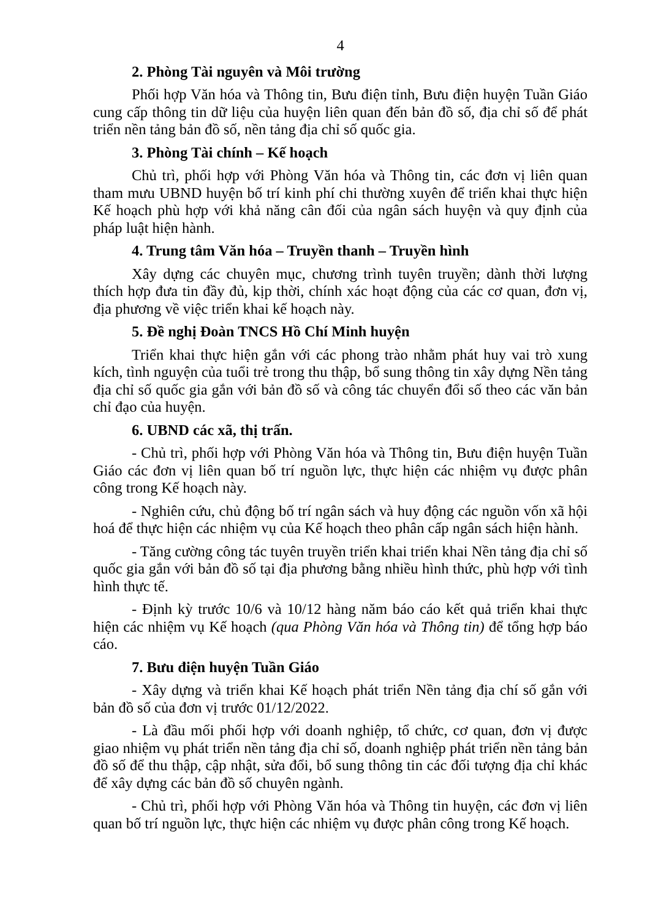4
2. Phòng Tài nguyên và Môi trường
Phối hợp Văn hóa và Thông tin, Bưu điện tỉnh, Bưu điện huyện Tuần Giáo cung cấp thông tin dữ liệu của huyện liên quan đến bản đồ số, địa chỉ số để phát triển nền tảng bản đồ số, nền tảng địa chỉ số quốc gia.
3. Phòng Tài chính – Kế hoạch
Chủ trì, phối hợp với Phòng Văn hóa và Thông tin, các đơn vị liên quan tham mưu UBND huyện bố trí kinh phí chi thường xuyên để triển khai thực hiện Kế hoạch phù hợp với khả năng cân đối của ngân sách huyện và quy định của pháp luật hiện hành.
4. Trung tâm Văn hóa – Truyền thanh – Truyền hình
Xây dựng các chuyên mục, chương trình tuyên truyền; dành thời lượng thích hợp đưa tin đầy đủ, kịp thời, chính xác hoạt động của các cơ quan, đơn vị, địa phương về việc triển khai kế hoạch này.
5. Đề nghị Đoàn TNCS Hồ Chí Minh huyện
Triển khai thực hiện gắn với các phong trào nhằm phát huy vai trò xung kích, tình nguyện của tuổi trẻ trong thu thập, bổ sung thông tin xây dựng Nền tảng địa chỉ số quốc gia gắn với bản đồ số và công tác chuyển đổi số theo các văn bản chỉ đạo của huyện.
6. UBND các xã, thị trấn.
- Chủ trì, phối hợp với Phòng Văn hóa và Thông tin, Bưu điện huyện Tuần Giáo các đơn vị liên quan bố trí nguồn lực, thực hiện các nhiệm vụ được phân công trong Kế hoạch này.
- Nghiên cứu, chủ động bố trí ngân sách và huy động các nguồn vốn xã hội hoá để thực hiện các nhiệm vụ của Kế hoạch theo phân cấp ngân sách hiện hành.
- Tăng cường công tác tuyên truyền triển khai triển khai Nền tảng địa chỉ số quốc gia gắn với bản đồ số tại địa phương bằng nhiều hình thức, phù hợp với tình hình thực tế.
- Định kỳ trước 10/6 và 10/12 hàng năm báo cáo kết quả triển khai thực hiện các nhiệm vụ Kế hoạch (qua Phòng Văn hóa và Thông tin) để tổng hợp báo cáo.
7. Bưu điện huyện Tuần Giáo
- Xây dựng và triển khai Kế hoạch phát triển Nền tảng địa chí số gắn với bản đồ số của đơn vị trước 01/12/2022.
- Là đầu mối phối hợp với doanh nghiệp, tổ chức, cơ quan, đơn vị được giao nhiệm vụ phát triển nền tảng địa chỉ số, doanh nghiệp phát triển nền tảng bản đồ số để thu thập, cập nhật, sửa đổi, bổ sung thông tin các đối tượng địa chỉ khác để xây dựng các bản đồ số chuyên ngành.
- Chủ trì, phối hợp với Phòng Văn hóa và Thông tin huyện, các đơn vị liên quan bố trí nguồn lực, thực hiện các nhiệm vụ được phân công trong Kế hoạch.